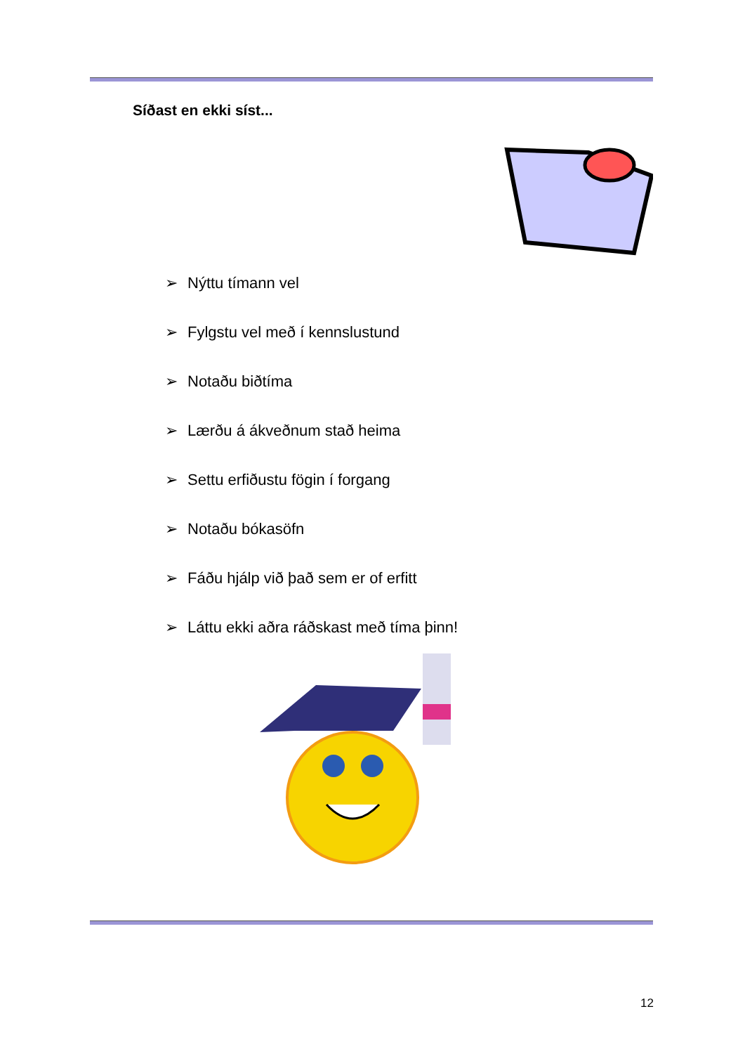Síðast en ekki síst...
➢ Nýttu tímann vel
➢ Fylgstu vel með í kennslustund
➢ Notaðu biðtíma
➢ Lærðu á ákveðnum stað heima
➢ Settu erfiðustu fögin í forgang
➢ Notaðu bókasöfn
➢ Fáðu hjálp við það sem er of erfitt
➢ Láttu ekki aðra ráðskast með tíma þinn!
12